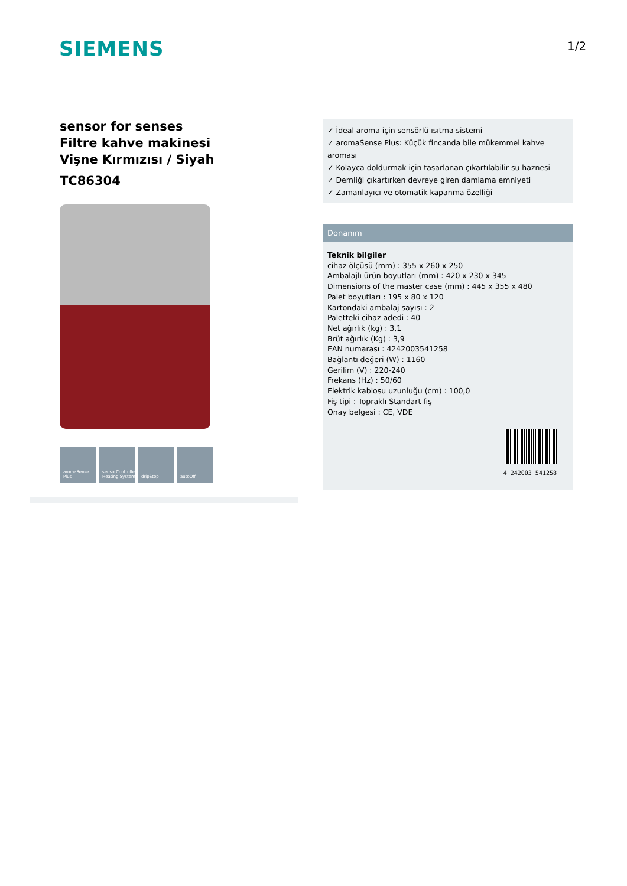SIEMENS 1/2
sensor for senses
Filtre kahve makinesi
Vişne Kırmızısı / Siyah
TC86304
aromaSense Plus
sensorControlled Heating System
dripStop autoOff
✓ İdeal aroma için sensörlü ısıtma sistemi
✓ aromaSense Plus: Küçük fincanda bile mükemmel kahve aroması
✓ Kolayca doldurmak için tasarlanan çıkartılabilir su haznesi
✓ Demliği çıkartırken devreye giren damlama emniyeti
✓ Zamanlayıcı ve otomatik kapanma özelliği
Donanım
Teknik bilgiler
cihaz ölçüsü (mm) : 355 x 260 x 250
Ambalajlı ürün boyutları (mm) : 420 x 230 x 345
Dimensions of the master case (mm) : 445 x 355 x 480
Palet boyutları : 195 x 80 x 120
Kartondaki ambalaj sayısı : 2
Paletteki cihaz adedi : 40
Net ağırlık (kg) : 3,1
Brüt ağırlık (Kg) : 3,9
EAN numarası : 4242003541258
Bağlantı değeri (W) : 1160
Gerilim (V) : 220-240
Frekans (Hz) : 50/60
Elektrik kablosu uzunluğu (cm) : 100,0
Fiş tipi : Topraklı Standart fiş
Onay belgesi : CE, VDE
4 242003 541258